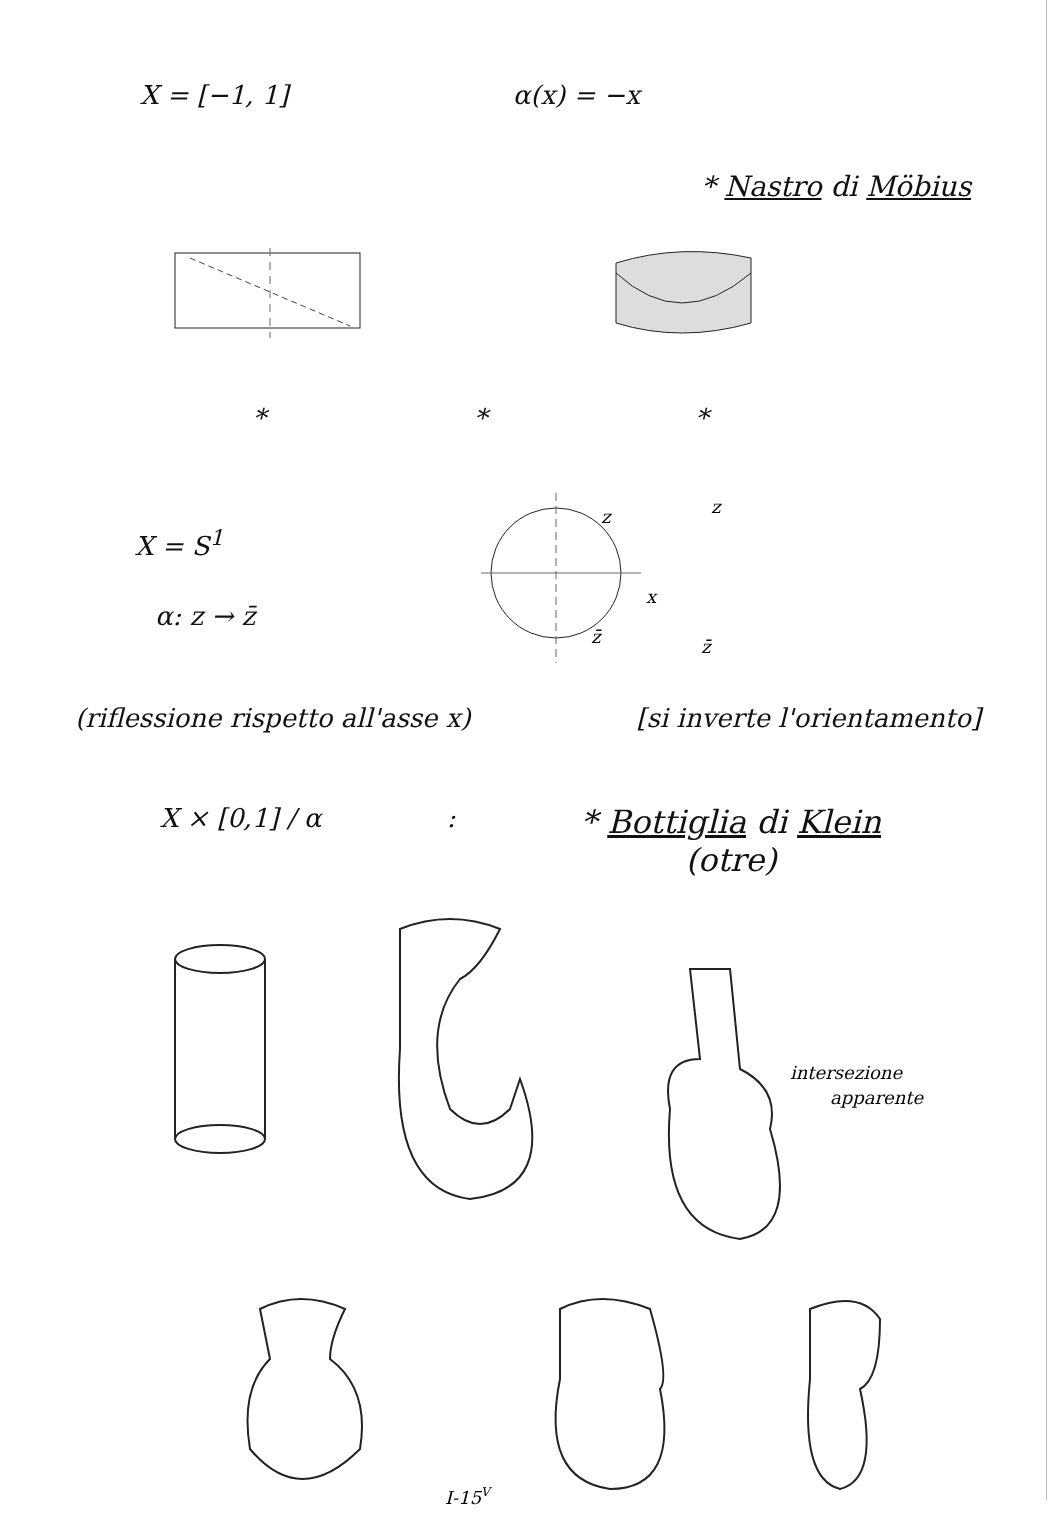X = [−1, 1] α(x) = −x
* Nastro di Möbius
* * *
X = S<sup>1</sup>
α: z → z̄
z
x
z̄
z
z̄
(riflessione rispetto all'asse x) [si inverte l'orientamento]
X × [0,1] / α : * Bottiglia di Klein
(otre)
intersezione
apparente
I-15V